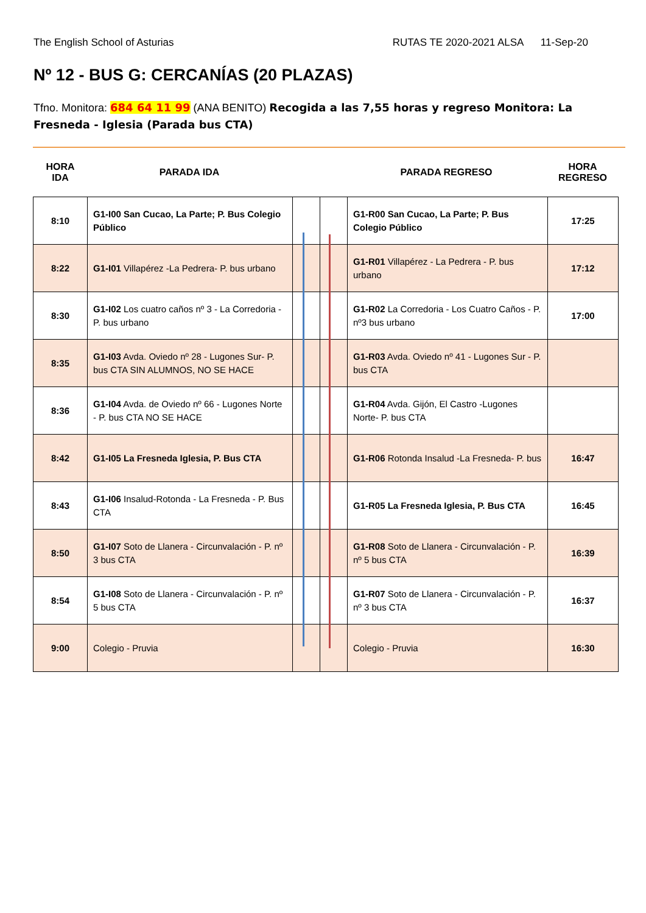The English School of Asturias RUTAS TE 2020-2021 ALSA 11-Sep-20
Nº 12 - BUS G: CERCANÍAS (20 PLAZAS)
Tfno. Monitora: 684 64 11 99 (ANA BENITO) Recogida a las 7,55 horas y regreso Monitora: La Fresneda - Iglesia (Parada bus CTA)
HORA
IDA
PARADA IDA PARADA REGRESO
HORA
REGRESO
| 8:10 | G1-I00 San Cucao, La Parte; P. Bus Colegio Público | | | G1-R00 San Cucao, La Parte; P. Bus Colegio Público | 17:25 |
| 8:22 | G1-I01 Villapérez -La Pedrera- P. bus urbano | | | G1-R01 Villapérez - La Pedrera - P. bus urbano | 17:12 |
| 8:30 | G1-I02 Los cuatro caños nº 3 - La Corredoria - P. bus urbano | | | G1-R02 La Corredoria - Los Cuatro Caños - P. nº3 bus urbano | 17:00 |
| 8:35 | G1-I03 Avda. Oviedo nº 28 - Lugones Sur- P. bus CTA SIN ALUMNOS, NO SE HACE | | | G1-R03 Avda. Oviedo nº 41 - Lugones Sur - P. bus CTA | |
| 8:36 | G1-I04 Avda. de Oviedo nº 66 - Lugones Norte - P. bus CTA NO SE HACE | | | G1-R04 Avda. Gijón, El Castro -Lugones Norte- P. bus CTA | |
| 8:42 | G1-I05 La Fresneda Iglesia, P. Bus CTA | | | G1-R06 Rotonda Insalud -La Fresneda- P. bus | 16:47 |
| 8:43 | G1-I06 Insalud-Rotonda - La Fresneda - P. Bus CTA | | | G1-R05 La Fresneda Iglesia, P. Bus CTA | 16:45 |
| 8:50 | G1-I07 Soto de Llanera - Circunvalación - P. nº 3 bus CTA | | | G1-R08 Soto de Llanera - Circunvalación - P. nº 5 bus CTA | 16:39 |
| 8:54 | G1-I08 Soto de Llanera - Circunvalación - P. nº 5 bus CTA | | | G1-R07 Soto de Llanera - Circunvalación - P. nº 3 bus CTA | 16:37 |
| 9:00 | Colegio - Pruvia | | | Colegio - Pruvia | 16:30 |